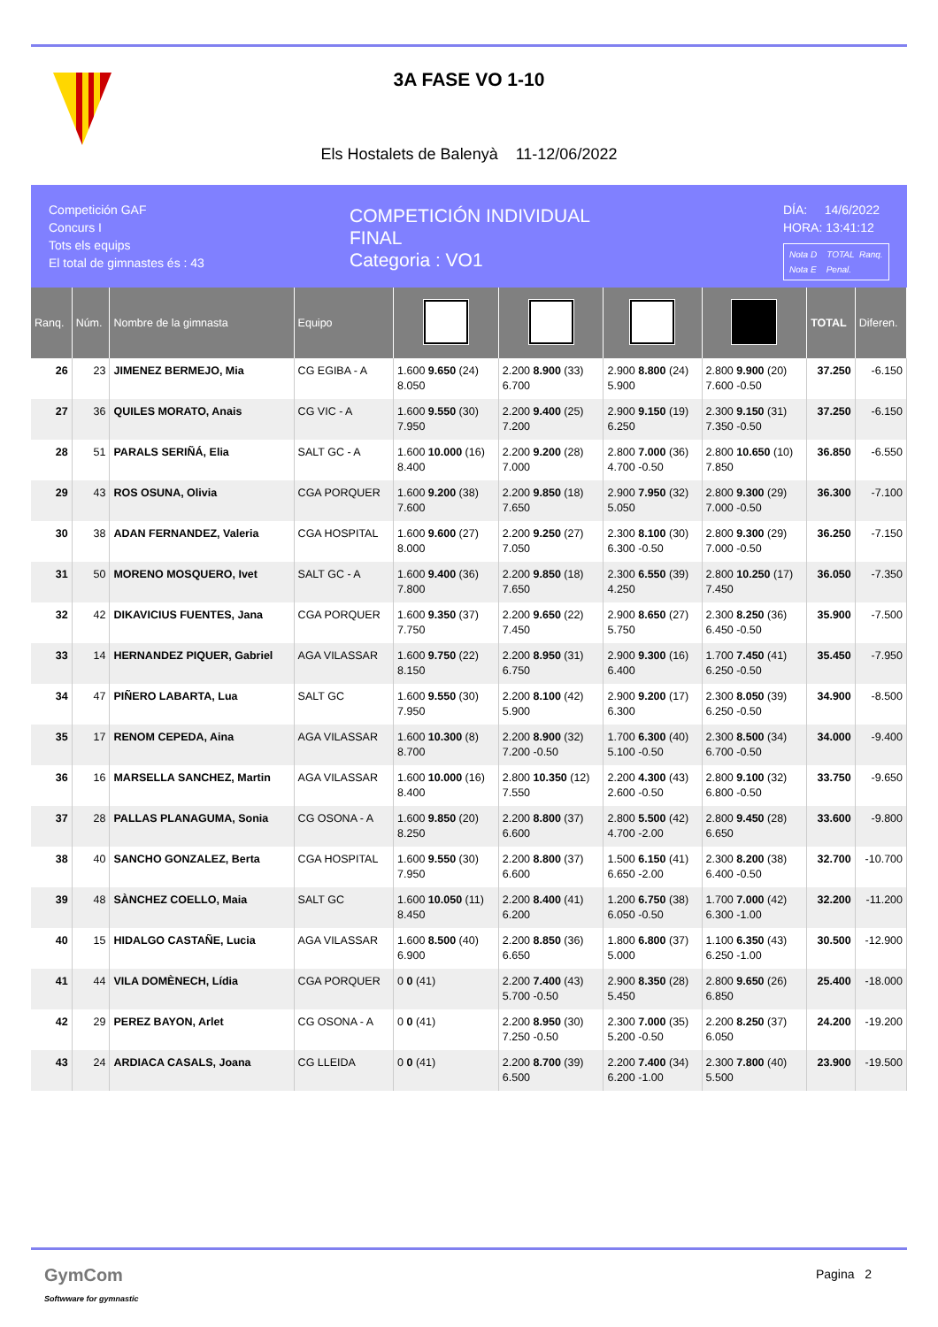3A FASE VO 1-10
Els Hostalets de Balenyà 11-12/06/2022
Competición GAF
Concurs I
Tots els equips
El total de gimnastes és : 43
COMPETICIÓN INDIVIDUAL
FINAL
Categoria : VO1
DÍA: 14/6/2022
HORA: 13:41:12
Nota D TOTAL Ranq.
Nota E Penal.
| Ranq. | Núm. | Nombre de la gimnasta | Equipo | | | | | TOTAL | Diferen. |
| --- | --- | --- | --- | --- | --- | --- | --- | --- | --- |
| 26 | 23 | JIMENEZ BERMEJO, Mia | CG EGIBA - A | 1.600 9.650 (24) 8.050 | 2.200 8.900 (33) 6.700 | 2.900 8.800 (24) 5.900 | 2.800 9.900 (20) 7.600 -0.50 | 37.250 | -6.150 |
| 27 | 36 | QUILES MORATO, Anais | CG VIC - A | 1.600 9.550 (30) 7.950 | 2.200 9.400 (25) 7.200 | 2.900 9.150 (19) 6.250 | 2.300 9.150 (31) 7.350 -0.50 | 37.250 | -6.150 |
| 28 | 51 | PARALS SERIÑÁ, Elia | SALT GC - A | 1.600 10.000 (16) 8.400 | 2.200 9.200 (28) 7.000 | 2.800 7.000 (36) 4.700 -0.50 | 2.800 10.650 (10) 7.850 | 36.850 | -6.550 |
| 29 | 43 | ROS OSUNA, Olivia | CGA PORQUER | 1.600 9.200 (38) 7.600 | 2.200 9.850 (18) 7.650 | 2.900 7.950 (32) 5.050 | 2.800 9.300 (29) 7.000 -0.50 | 36.300 | -7.100 |
| 30 | 38 | ADAN FERNANDEZ, Valeria | CGA HOSPITAL | 1.600 9.600 (27) 8.000 | 2.200 9.250 (27) 7.050 | 2.300 8.100 (30) 6.300 -0.50 | 2.800 9.300 (29) 7.000 -0.50 | 36.250 | -7.150 |
| 31 | 50 | MORENO MOSQUERO, Ivet | SALT GC - A | 1.600 9.400 (36) 7.800 | 2.200 9.850 (18) 7.650 | 2.300 6.550 (39) 4.250 | 2.800 10.250 (17) 7.450 | 36.050 | -7.350 |
| 32 | 42 | DIKAVICIUS FUENTES, Jana | CGA PORQUER | 1.600 9.350 (37) 7.750 | 2.200 9.650 (22) 7.450 | 2.900 8.650 (27) 5.750 | 2.300 8.250 (36) 6.450 -0.50 | 35.900 | -7.500 |
| 33 | 14 | HERNANDEZ PIQUER, Gabriel | AGA VILASSAR | 1.600 9.750 (22) 8.150 | 2.200 8.950 (31) 6.750 | 2.900 9.300 (16) 6.400 | 1.700 7.450 (41) 6.250 -0.50 | 35.450 | -7.950 |
| 34 | 47 | PIÑERO LABARTA, Lua | SALT GC | 1.600 9.550 (30) 7.950 | 2.200 8.100 (42) 5.900 | 2.900 9.200 (17) 6.300 | 2.300 8.050 (39) 6.250 -0.50 | 34.900 | -8.500 |
| 35 | 17 | RENOM CEPEDA, Aina | AGA VILASSAR | 1.600 10.300 (8) 8.700 | 2.200 8.900 (32) 7.200 -0.50 | 1.700 6.300 (40) 5.100 -0.50 | 2.300 8.500 (34) 6.700 -0.50 | 34.000 | -9.400 |
| 36 | 16 | MARSELLA SANCHEZ, Martin | AGA VILASSAR | 1.600 10.000 (16) 8.400 | 2.800 10.350 (12) 7.550 | 2.200 4.300 (43) 2.600 -0.50 | 2.800 9.100 (32) 6.800 -0.50 | 33.750 | -9.650 |
| 37 | 28 | PALLAS PLANAGUMA, Sonia | CG OSONA - A | 1.600 9.850 (20) 8.250 | 2.200 8.800 (37) 6.600 | 2.800 5.500 (42) 4.700 -2.00 | 2.800 9.450 (28) 6.650 | 33.600 | -9.800 |
| 38 | 40 | SANCHO GONZALEZ, Berta | CGA HOSPITAL | 1.600 9.550 (30) 7.950 | 2.200 8.800 (37) 6.600 | 1.500 6.150 (41) 6.650 -2.00 | 2.300 8.200 (38) 6.400 -0.50 | 32.700 | -10.700 |
| 39 | 48 | SÀNCHEZ COELLO, Maia | SALT GC | 1.600 10.050 (11) 8.450 | 2.200 8.400 (41) 6.200 | 1.200 6.750 (38) 6.050 -0.50 | 1.700 7.000 (42) 6.300 -1.00 | 32.200 | -11.200 |
| 40 | 15 | HIDALGO CASTAÑE, Lucia | AGA VILASSAR | 1.600 8.500 (40) 6.900 | 2.200 8.850 (36) 6.650 | 1.800 6.800 (37) 5.000 | 1.100 6.350 (43) 6.250 -1.00 | 30.500 | -12.900 |
| 41 | 44 | VILA DOMÈNECH, Lídia | CGA PORQUER | 0 0 (41) | 2.200 7.400 (43) 5.700 -0.50 | 2.900 8.350 (28) 5.450 | 2.800 9.650 (26) 6.850 | 25.400 | -18.000 |
| 42 | 29 | PEREZ BAYON, Arlet | CG OSONA - A | 0 0 (41) | 2.200 8.950 (30) 7.250 -0.50 | 2.300 7.000 (35) 5.200 -0.50 | 2.200 8.250 (37) 6.050 | 24.200 | -19.200 |
| 43 | 24 | ARDIACA CASALS, Joana | CG LLEIDA | 0 0 (41) | 2.200 8.700 (39) 6.500 | 2.200 7.400 (34) 6.200 -1.00 | 2.300 7.800 (40) 5.500 | 23.900 | -19.500 |
GymCom
Softwware for gymnastic
Pagina 2